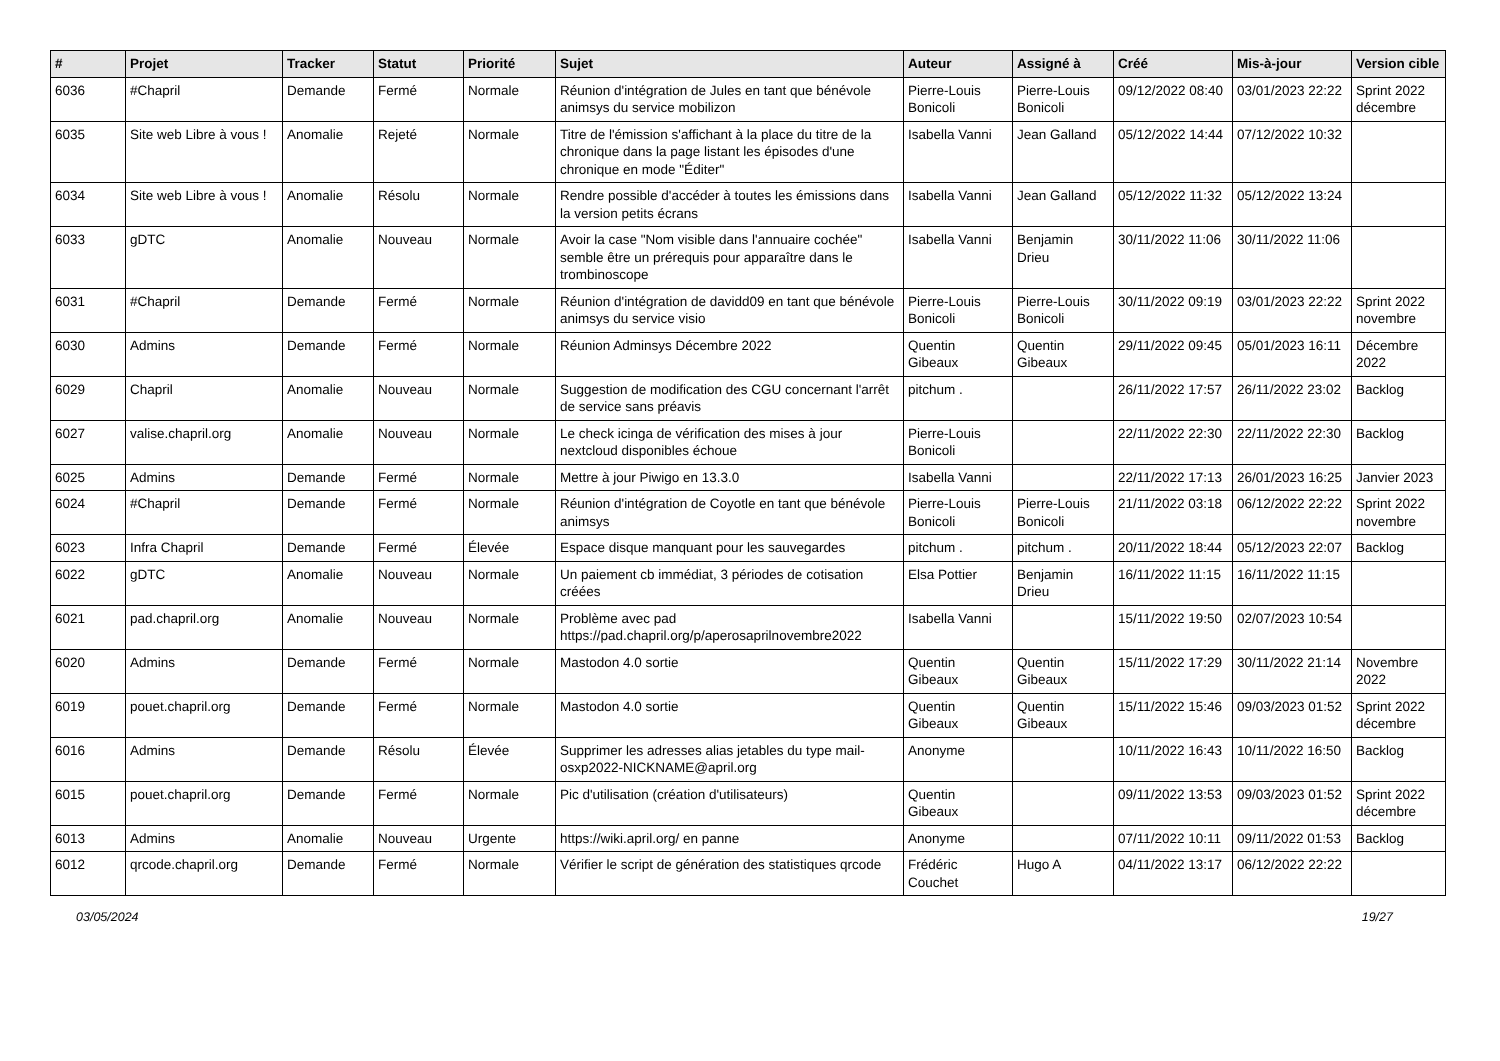| # | Projet | Tracker | Statut | Priorité | Sujet | Auteur | Assigné à | Créé | Mis-à-jour | Version cible |
| --- | --- | --- | --- | --- | --- | --- | --- | --- | --- | --- |
| 6036 | #Chapril | Demande | Fermé | Normale | Réunion d'intégration de Jules en tant que bénévole animsys du service mobilizon | Pierre-Louis Bonicoli | Pierre-Louis Bonicoli | 09/12/2022 08:40 | 03/01/2023 22:22 | Sprint 2022 décembre |
| 6035 | Site web Libre à vous ! | Anomalie | Rejeté | Normale | Titre de l'émission s'affichant à la place du titre de la chronique dans la page listant les épisodes d'une chronique en mode "Éditer" | Isabella Vanni | Jean Galland | 05/12/2022 14:44 | 07/12/2022 10:32 | |
| 6034 | Site web Libre à vous ! | Anomalie | Résolu | Normale | Rendre possible d'accéder à toutes les émissions dans la version petits écrans | Isabella Vanni | Jean Galland | 05/12/2022 11:32 | 05/12/2022 13:24 | |
| 6033 | gDTC | Anomalie | Nouveau | Normale | Avoir la case "Nom visible dans l'annuaire cochée" semble être un prérequis pour apparaître dans le trombinoscope | Isabella Vanni | Benjamin Drieu | 30/11/2022 11:06 | 30/11/2022 11:06 | |
| 6031 | #Chapril | Demande | Fermé | Normale | Réunion d'intégration de davidd09 en tant que bénévole animsys du service visio | Pierre-Louis Bonicoli | Pierre-Louis Bonicoli | 30/11/2022 09:19 | 03/01/2023 22:22 | Sprint 2022 novembre |
| 6030 | Admins | Demande | Fermé | Normale | Réunion Adminsys Décembre 2022 | Quentin Gibeaux | Quentin Gibeaux | 29/11/2022 09:45 | 05/01/2023 16:11 | Décembre 2022 |
| 6029 | Chapril | Anomalie | Nouveau | Normale | Suggestion de modification des CGU concernant l'arrêt de service sans préavis | pitchum . | | 26/11/2022 17:57 | 26/11/2022 23:02 | Backlog |
| 6027 | valise.chapril.org | Anomalie | Nouveau | Normale | Le check icinga de vérification des mises à jour nextcloud disponibles échoue | Pierre-Louis Bonicoli | | 22/11/2022 22:30 | 22/11/2022 22:30 | Backlog |
| 6025 | Admins | Demande | Fermé | Normale | Mettre à jour Piwigo en 13.3.0 | Isabella Vanni | | 22/11/2022 17:13 | 26/01/2023 16:25 | Janvier 2023 |
| 6024 | #Chapril | Demande | Fermé | Normale | Réunion d'intégration de Coyotle en tant que bénévole animsys | Pierre-Louis Bonicoli | Pierre-Louis Bonicoli | 21/11/2022 03:18 | 06/12/2022 22:22 | Sprint 2022 novembre |
| 6023 | Infra Chapril | Demande | Fermé | Élevée | Espace disque manquant pour les sauvegardes | pitchum . | pitchum . | 20/11/2022 18:44 | 05/12/2023 22:07 | Backlog |
| 6022 | gDTC | Anomalie | Nouveau | Normale | Un paiement cb immédiat, 3 périodes de cotisation créées | Elsa Pottier | Benjamin Drieu | 16/11/2022 11:15 | 16/11/2022 11:15 | |
| 6021 | pad.chapril.org | Anomalie | Nouveau | Normale | Problème avec pad https://pad.chapril.org/p/aperosaprilnovembre2022 | Isabella Vanni | | 15/11/2022 19:50 | 02/07/2023 10:54 | |
| 6020 | Admins | Demande | Fermé | Normale | Mastodon 4.0 sortie | Quentin Gibeaux | Quentin Gibeaux | 15/11/2022 17:29 | 30/11/2022 21:14 | Novembre 2022 |
| 6019 | pouet.chapril.org | Demande | Fermé | Normale | Mastodon 4.0 sortie | Quentin Gibeaux | Quentin Gibeaux | 15/11/2022 15:46 | 09/03/2023 01:52 | Sprint 2022 décembre |
| 6016 | Admins | Demande | Résolu | Élevée | Supprimer les adresses alias jetables du type mail-osxp2022-NICKNAME@april.org | Anonyme | | 10/11/2022 16:43 | 10/11/2022 16:50 | Backlog |
| 6015 | pouet.chapril.org | Demande | Fermé | Normale | Pic d'utilisation (création d'utilisateurs) | Quentin Gibeaux | | 09/11/2022 13:53 | 09/03/2023 01:52 | Sprint 2022 décembre |
| 6013 | Admins | Anomalie | Nouveau | Urgente | https://wiki.april.org/ en panne | Anonyme | | 07/11/2022 10:11 | 09/11/2022 01:53 | Backlog |
| 6012 | qrcode.chapril.org | Demande | Fermé | Normale | Vérifier le script de génération des statistiques qrcode | Frédéric Couchet | Hugo A | 04/11/2022 13:17 | 06/12/2022 22:22 | |
03/05/2024 19/27